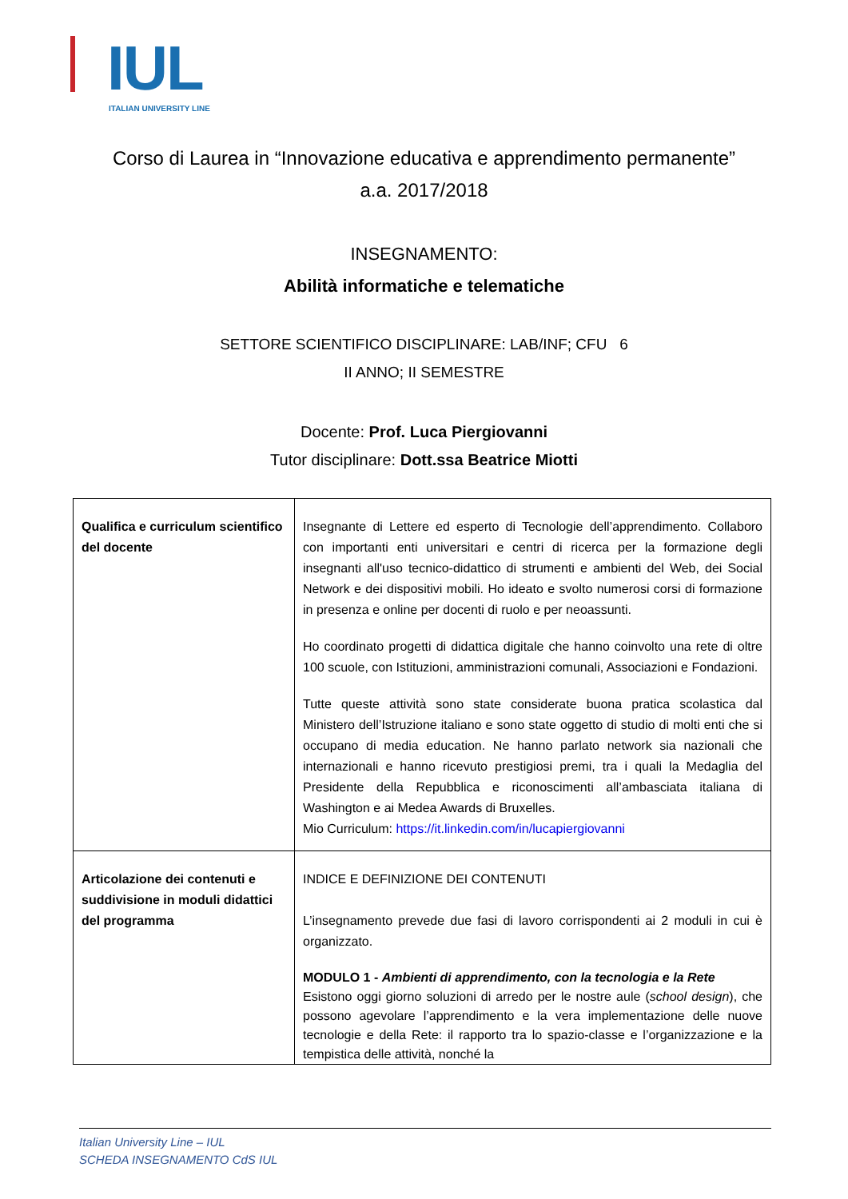IUL
ITALIAN UNIVERSITY LINE
Corso di Laurea in “Innovazione educativa e apprendimento permanente”
a.a. 2017/2018
INSEGNAMENTO:
Abilità informatiche e telematiche
SETTORE SCIENTIFICO DISCIPLINARE: LAB/INF; CFU 6
II ANNO; II SEMESTRE
Docente: Prof. Luca Piergiovanni
Tutor disciplinare: Dott.ssa Beatrice Miotti
| Qualifica e curriculum scientifico del docente | Insegnante di Lettere ed esperto di Tecnologie dell’apprendimento. Collaboro con importanti enti universitari e centri di ricerca per la formazione degli insegnanti all'uso tecnico-didattico di strumenti e ambienti del Web, dei Social Network e dei dispositivi mobili. Ho ideato e svolto numerosi corsi di formazione in presenza e online per docenti di ruolo e per neoassunti. Ho coordinato progetti di didattica digitale che hanno coinvolto una rete di oltre 100 scuole, con Istituzioni, amministrazioni comunali, Associazioni e Fondazioni. Tutte queste attività sono state considerate buona pratica scolastica dal Ministero dell’Istruzione italiano e sono state oggetto di studio di molti enti che si occupano di media education. Ne hanno parlato network sia nazionali che internazionali e hanno ricevuto prestigiosi premi, tra i quali la Medaglia del Presidente della Repubblica e riconoscimenti all’ambasciata italiana di Washington e ai Medea Awards di Bruxelles. Mio Curriculum: https://it.linkedin.com/in/lucapiergiovanni |
| Articolazione dei contenuti e suddivisione in moduli didattici del programma | INDICE E DEFINIZIONE DEI CONTENUTI L’insegnamento prevede due fasi di lavoro corrispondenti ai 2 moduli in cui è organizzato. MODULO 1 - Ambienti di apprendimento, con la tecnologia e la Rete Esistono oggi giorno soluzioni di arredo per le nostre aule ( school design ), che possono agevolare l’apprendimento e la vera implementazione delle nuove tecnologie e della Rete: il rapporto tra lo spazio-classe e l’organizzazione e la tempistica delle attività, nonché la |
Italian University Line – IUL
SCHEDA INSEGNAMENTO CdS IUL